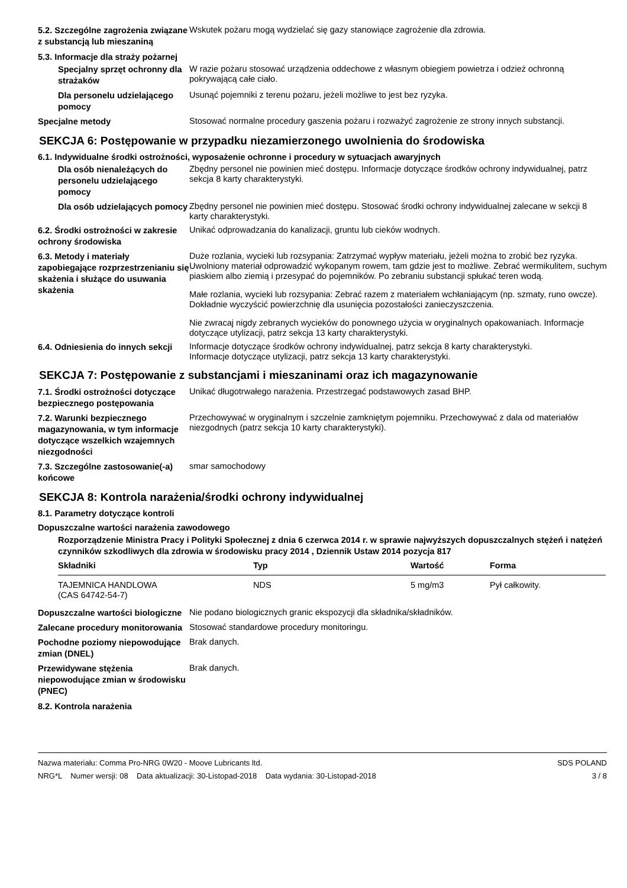5.2. Szczególne zagrożenia związane z substancją lub mieszaniną
Wskutek pożaru mogą wydzielać się gazy stanowiące zagrożenie dla zdrowia.
5.3. Informacje dla straży pożarnej
Specjalny sprzęt ochronny dla strażaków
W razie pożaru stosować urządzenia oddechowe z własnym obiegiem powietrza i odzież ochronną pokrywającą całe ciało.
Dla personelu udzielającego pomocy
Usunąć pojemniki z terenu pożaru, jeżeli możliwe to jest bez ryzyka.
Specjalne metody
Stosować normalne procedury gaszenia pożaru i rozważyć zagrożenie ze strony innych substancji.
SEKCJA 6: Postępowanie w przypadku niezamierzonego uwolnienia do środowiska
6.1. Indywidualne środki ostrożności, wyposażenie ochronne i procedury w sytuacjach awaryjnych
Dla osób nienależących do personelu udzielającego pomocy
Zbędny personel nie powinien mieć dostępu. Informacje dotyczące środków ochrony indywidualnej, patrz sekcja 8 karty charakterystyki.
Dla osób udzielających pomocy
Zbędny personel nie powinien mieć dostępu. Stosować środki ochrony indywidualnej zalecane w sekcji 8 karty charakterystyki.
6.2. Środki ostrożności w zakresie ochrony środowiska
Unikać odprowadzania do kanalizacji, gruntu lub cieków wodnych.
6.3. Metody i materiały zapobiegające rozprzestrzenianiu się skażenia i służące do usuwania skażenia
Duże rozlania, wycieki lub rozsypania: Zatrzymać wypływ materiału, jeżeli można to zrobić bez ryzyka. Uwolniony materiał odprowadzić wykopanym rowem, tam gdzie jest to możliwe. Zebrać wermikulitem, suchym piaskiem albo ziemią i przesypać do pojemników. Po zebraniu substancji spłukać teren wodą.
Małe rozlania, wycieki lub rozsypania: Zebrać razem z materiałem wchłaniającym (np. szmaty, runo owcze). Dokładnie wyczyścić powierzchnię dla usunięcia pozostałości zanieczyszczenia.
Nie zwracaj nigdy zebranych wycieków do ponownego użycia w oryginalnych opakowaniach. Informacje dotyczące utylizacji, patrz sekcja 13 karty charakterystyki.
6.4. Odniesienia do innych sekcji
Informacje dotyczące środków ochrony indywidualnej, patrz sekcja 8 karty charakterystyki.
Informacje dotyczące utylizacji, patrz sekcja 13 karty charakterystyki.
SEKCJA 7: Postępowanie z substancjami i mieszaninami oraz ich magazynowanie
7.1. Środki ostrożności dotyczące bezpiecznego postępowania
Unikać długotrwałego narażenia. Przestrzegać podstawowych zasad BHP.
7.2. Warunki bezpiecznego magazynowania, w tym informacje dotyczące wszelkich wzajemnych niezgodności
Przechowywać w oryginalnym i szczelnie zamkniętym pojemniku. Przechowywać z dala od materiałów niezgodnych (patrz sekcja 10 karty charakterystyki).
7.3. Szczególne zastosowanie(-a) końcowe
smar samochodowy
SEKCJA 8: Kontrola narażenia/środki ochrony indywidualnej
8.1. Parametry dotyczące kontroli
Dopuszczalne wartości narażenia zawodowego
Rozporządzenie Ministra Pracy i Polityki Społecznej z dnia 6 czerwca 2014 r. w sprawie najwyższych dopuszczalnych stężeń i natężeń czynników szkodliwych dla zdrowia w środowisku pracy 2014 , Dziennik Ustaw 2014 pozycja 817
| Składniki | Typ | Wartość | Forma |
| --- | --- | --- | --- |
| TAJEMNICA HANDLOWA (CAS 64742-54-7) | NDS | 5 mg/m3 | Pył całkowity. |
Dopuszczalne wartości biologiczne
Nie podano biologicznych granic ekspozycji dla składnika/składników.
Zalecane procedury monitorowania
Stosować standardowe procedury monitoringu.
Pochodne poziomy niepowodujące zmian (DNEL)
Brak danych.
Przewidywane stężenia niepowodujące zmian w środowisku (PNEC)
Brak danych.
8.2. Kontrola narażenia
Nazwa materiału: Comma Pro-NRG 0W20 - Moove Lubricants ltd.
NRG*L Numer wersji: 08 Data aktualizacji: 30-Listopad-2018 Data wydania: 30-Listopad-2018
SDS POLAND
3 / 8